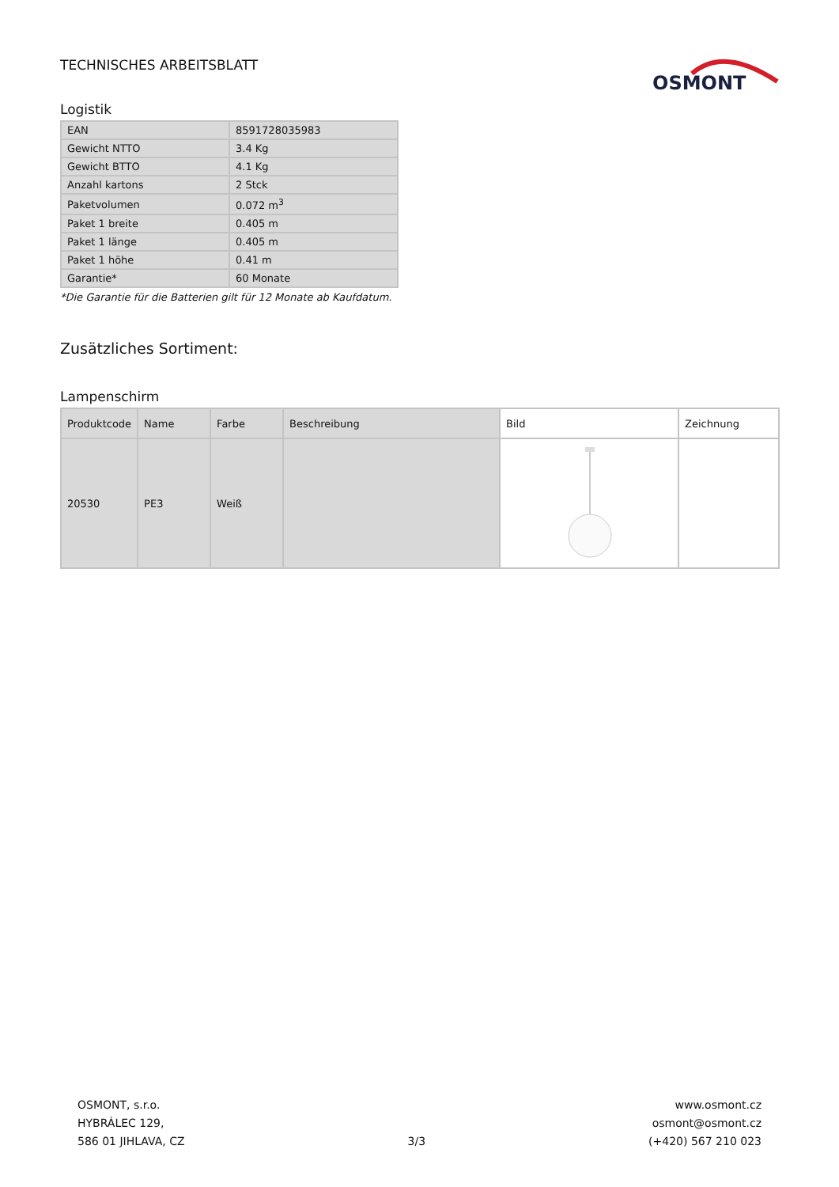TECHNISCHES ARBEITSBLATT
OSMONT
Logistik
| EAN | 8591728035983 |
| Gewicht NTTO | 3.4 Kg |
| Gewicht BTTO | 4.1 Kg |
| Anzahl kartons | 2 Stck |
| Paketvolumen | 0.072 m<sup>3</sup> |
| Paket 1 breite | 0.405 m |
| Paket 1 länge | 0.405 m |
| Paket 1 höhe | 0.41 m |
| Garantie* | 60 Monate |
*Die Garantie für die Batterien gilt für 12 Monate ab Kaufdatum.
Zusätzliches Sortiment:
Lampenschirm
| Produktcode | Name | Farbe | Beschreibung | Bild | Zeichnung |
| --- | --- | --- | --- | --- | --- |
| 20530 | PE3 | Weiß | | | |
OSMONT, s.r.o.
HYBRÁLEC 129,
586 01 JIHLAVA, CZ
3/3
www.osmont.cz
osmont@osmont.cz
(+420) 567 210 023